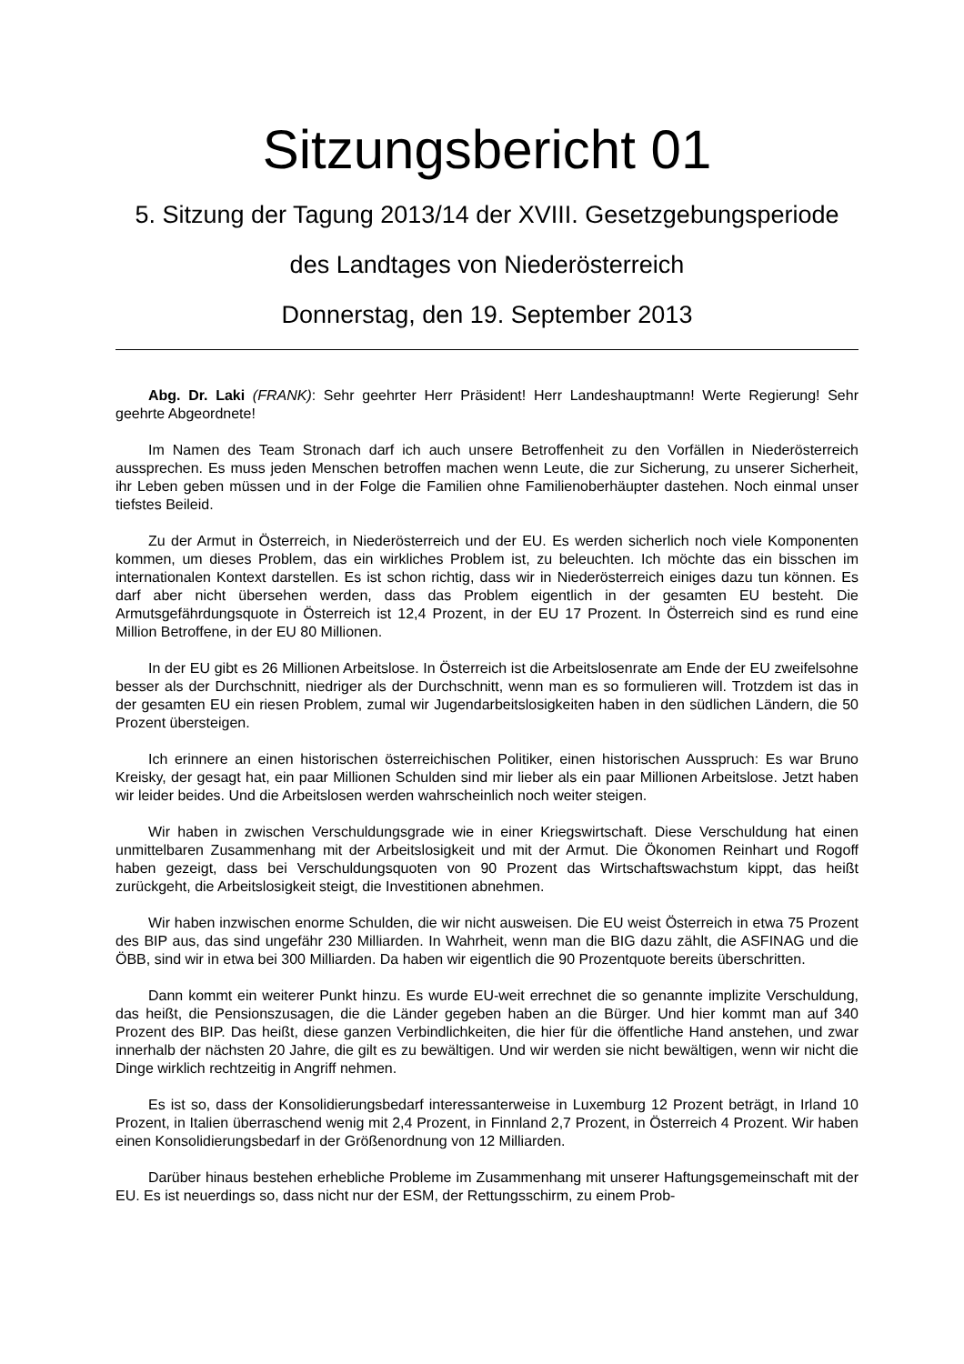Sitzungsbericht 01
5. Sitzung der Tagung 2013/14 der XVIII. Gesetzgebungsperiode
des Landtages von Niederösterreich
Donnerstag, den 19. September 2013
Abg. Dr. Laki (FRANK): Sehr geehrter Herr Präsident! Herr Landeshauptmann! Werte Regierung! Sehr geehrte Abgeordnete!
Im Namen des Team Stronach darf ich auch unsere Betroffenheit zu den Vorfällen in Niederösterreich aussprechen. Es muss jeden Menschen betroffen machen wenn Leute, die zur Sicherung, zu unserer Sicherheit, ihr Leben geben müssen und in der Folge die Familien ohne Familienoberhäupter dastehen. Noch einmal unser tiefstes Beileid.
Zu der Armut in Österreich, in Niederösterreich und der EU. Es werden sicherlich noch viele Komponenten kommen, um dieses Problem, das ein wirkliches Problem ist, zu beleuchten. Ich möchte das ein bisschen im internationalen Kontext darstellen. Es ist schon richtig, dass wir in Niederösterreich einiges dazu tun können. Es darf aber nicht übersehen werden, dass das Problem eigentlich in der gesamten EU besteht. Die Armutsgefährdungsquote in Österreich ist 12,4 Prozent, in der EU 17 Prozent. In Österreich sind es rund eine Million Betroffene, in der EU 80 Millionen.
In der EU gibt es 26 Millionen Arbeitslose. In Österreich ist die Arbeitslosenrate am Ende der EU zweifelsohne besser als der Durchschnitt, niedriger als der Durchschnitt, wenn man es so formulieren will. Trotzdem ist das in der gesamten EU ein riesen Problem, zumal wir Jugendarbeitslosigkeiten haben in den südlichen Ländern, die 50 Prozent übersteigen.
Ich erinnere an einen historischen österreichischen Politiker, einen historischen Ausspruch: Es war Bruno Kreisky, der gesagt hat, ein paar Millionen Schulden sind mir lieber als ein paar Millionen Arbeitslose. Jetzt haben wir leider beides. Und die Arbeitslosen werden wahrscheinlich noch weiter steigen.
Wir haben in zwischen Verschuldungsgrade wie in einer Kriegswirtschaft. Diese Verschuldung hat einen unmittelbaren Zusammenhang mit der Arbeitslosigkeit und mit der Armut. Die Ökonomen Reinhart und Rogoff haben gezeigt, dass bei Verschuldungsquoten von 90 Prozent das Wirtschaftswachstum kippt, das heißt zurückgeht, die Arbeitslosigkeit steigt, die Investitionen abnehmen.
Wir haben inzwischen enorme Schulden, die wir nicht ausweisen. Die EU weist Österreich in etwa 75 Prozent des BIP aus, das sind ungefähr 230 Milliarden. In Wahrheit, wenn man die BIG dazu zählt, die ASFINAG und die ÖBB, sind wir in etwa bei 300 Milliarden. Da haben wir eigentlich die 90 Prozentquote bereits überschritten.
Dann kommt ein weiterer Punkt hinzu. Es wurde EU-weit errechnet die so genannte implizite Verschuldung, das heißt, die Pensionszusagen, die die Länder gegeben haben an die Bürger. Und hier kommt man auf 340 Prozent des BIP. Das heißt, diese ganzen Verbindlichkeiten, die hier für die öffentliche Hand anstehen, und zwar innerhalb der nächsten 20 Jahre, die gilt es zu bewältigen. Und wir werden sie nicht bewältigen, wenn wir nicht die Dinge wirklich rechtzeitig in Angriff nehmen.
Es ist so, dass der Konsolidierungsbedarf interessanterweise in Luxemburg 12 Prozent beträgt, in Irland 10 Prozent, in Italien überraschend wenig mit 2,4 Prozent, in Finnland 2,7 Prozent, in Österreich 4 Prozent. Wir haben einen Konsolidierungsbedarf in der Größenordnung von 12 Milliarden.
Darüber hinaus bestehen erhebliche Probleme im Zusammenhang mit unserer Haftungsgemeinschaft mit der EU. Es ist neuerdings so, dass nicht nur der ESM, der Rettungsschirm, zu einem Prob-